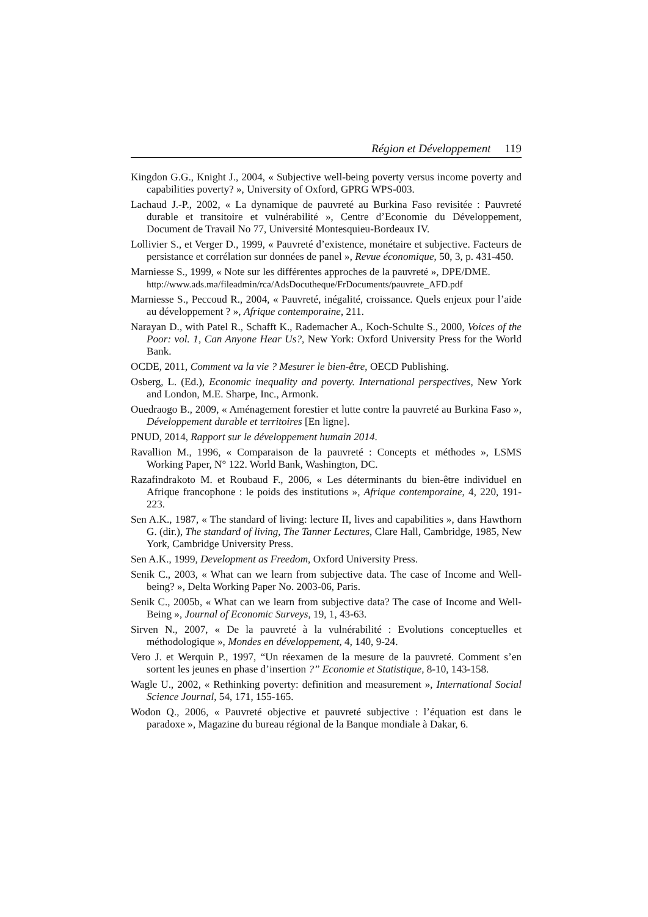Région et Développement 119
Kingdon G.G., Knight J., 2004, « Subjective well-being poverty versus income poverty and capabilities poverty? », University of Oxford, GPRG WPS-003.
Lachaud J.-P., 2002, « La dynamique de pauvreté au Burkina Faso revisitée : Pauvreté durable et transitoire et vulnérabilité », Centre d’Economie du Développement, Document de Travail No 77, Université Montesquieu-Bordeaux IV.
Lollivier S., et Verger D., 1999, « Pauvreté d’existence, monétaire et subjective. Facteurs de persistance et corrélation sur données de panel », Revue économique, 50, 3, p. 431-450.
Marniesse S., 1999, « Note sur les différentes approches de la pauvreté », DPE/DME.
http://www.ads.ma/fileadmin/rca/AdsDocutheque/FrDocuments/pauvrete_AFD.pdf
Marniesse S., Peccoud R., 2004, « Pauvreté, inégalité, croissance. Quels enjeux pour l’aide au développement ? », Afrique contemporaine, 211.
Narayan D., with Patel R., Schafft K., Rademacher A., Koch-Schulte S., 2000, Voices of the Poor: vol. 1, Can Anyone Hear Us?, New York: Oxford University Press for the World Bank.
OCDE, 2011, Comment va la vie ? Mesurer le bien-être, OECD Publishing.
Osberg, L. (Ed.), Economic inequality and poverty. International perspectives, New York and London, M.E. Sharpe, Inc., Armonk.
Ouedraogo B., 2009, « Aménagement forestier et lutte contre la pauvreté au Burkina Faso », Développement durable et territoires [En ligne].
PNUD, 2014, Rapport sur le développement humain 2014.
Ravallion M., 1996, « Comparaison de la pauvreté : Concepts et méthodes », LSMS Working Paper, N° 122. World Bank, Washington, DC.
Razafindrakoto M. et Roubaud F., 2006, « Les déterminants du bien-être individuel en Afrique francophone : le poids des institutions », Afrique contemporaine, 4, 220, 191-223.
Sen A.K., 1987, « The standard of living: lecture II, lives and capabilities », dans Hawthorn G. (dir.), The standard of living, The Tanner Lectures, Clare Hall, Cambridge, 1985, New York, Cambridge University Press.
Sen A.K., 1999, Development as Freedom, Oxford University Press.
Senik C., 2003, « What can we learn from subjective data. The case of Income and Well-being? », Delta Working Paper No. 2003-06, Paris.
Senik C., 2005b, « What can we learn from subjective data? The case of Income and Well-Being », Journal of Economic Surveys, 19, 1, 43-63.
Sirven N., 2007, « De la pauvreté à la vulnérabilité : Evolutions conceptuelles et méthodologique », Mondes en développement, 4, 140, 9-24.
Vero J. et Werquin P., 1997, “Un réexamen de la mesure de la pauvreté. Comment s’en sortent les jeunes en phase d’insertion ?” Economie et Statistique, 8-10, 143-158.
Wagle U., 2002, « Rethinking poverty: definition and measurement », International Social Science Journal, 54, 171, 155-165.
Wodon Q., 2006, « Pauvreté objective et pauvreté subjective : l’équation est dans le paradoxe », Magazine du bureau régional de la Banque mondiale à Dakar, 6.